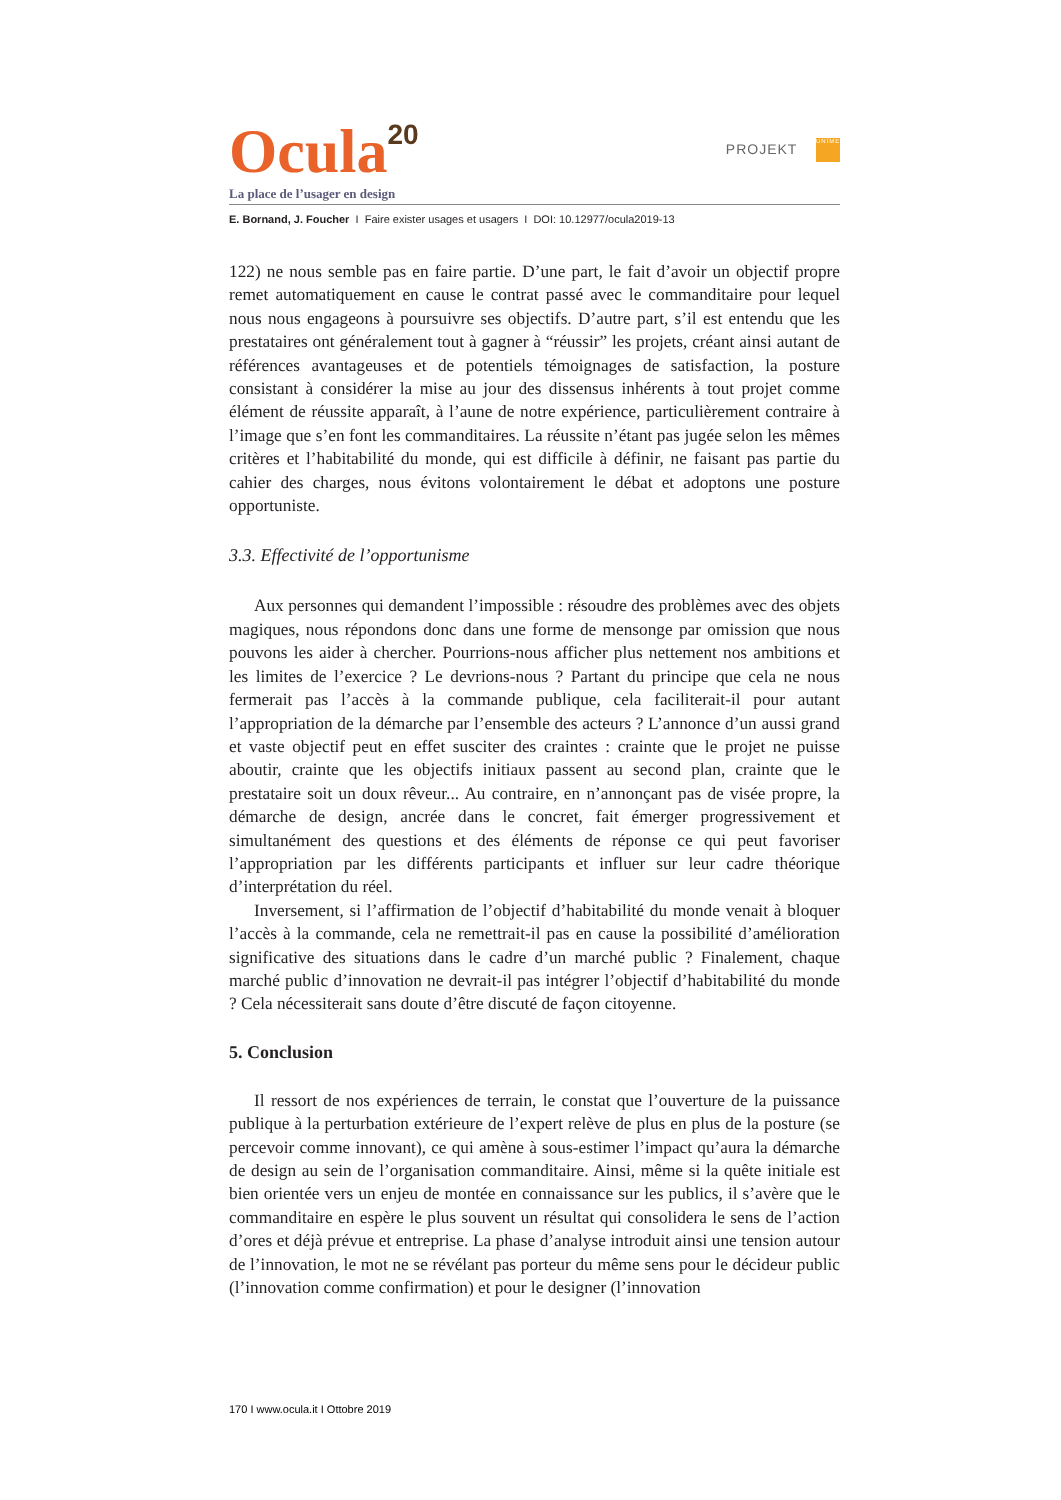Ocula<sup>20</sup>
PROJEKT UNÎMES
La place de l’usager en design
E. Bornand, J. Foucher I Faire exister usages et usagers I DOI: 10.12977/ocula2019-13
122) ne nous semble pas en faire partie. D’une part, le fait d’avoir un objectif propre remet automatiquement en cause le contrat passé avec le commanditaire pour lequel nous nous engageons à poursuivre ses objectifs. D’autre part, s’il est entendu que les prestataires ont généralement tout à gagner à “réussir” les projets, créant ainsi autant de références avantageuses et de potentiels témoignages de satisfaction, la posture consistant à considérer la mise au jour des dissensus inhérents à tout projet comme élément de réussite apparaît, à l’aune de notre expérience, particulièrement contraire à l’image que s’en font les commanditaires. La réussite n’étant pas jugée selon les mêmes critères et l’habitabilité du monde, qui est difficile à définir, ne faisant pas partie du cahier des charges, nous évitons volontairement le débat et adoptons une posture opportuniste.
3.3. Effectivité de l’opportunisme
Aux personnes qui demandent l’impossible : résoudre des problèmes avec des objets magiques, nous répondons donc dans une forme de mensonge par omission que nous pouvons les aider à chercher. Pourrions-nous afficher plus nettement nos ambitions et les limites de l’exercice ? Le devrions-nous ? Partant du principe que cela ne nous fermerait pas l’accès à la commande publique, cela faciliterait-il pour autant l’appropriation de la démarche par l’ensemble des acteurs ? L’annonce d’un aussi grand et vaste objectif peut en effet susciter des craintes : crainte que le projet ne puisse aboutir, crainte que les objectifs initiaux passent au second plan, crainte que le prestataire soit un doux rêveur... Au contraire, en n’annonçant pas de visée propre, la démarche de design, ancrée dans le concret, fait émerger progressivement et simultanément des questions et des éléments de réponse ce qui peut favoriser l’appropriation par les différents participants et influer sur leur cadre théorique d’interprétation du réel.
Inversement, si l’affirmation de l’objectif d’habitabilité du monde venait à bloquer l’accès à la commande, cela ne remettrait-il pas en cause la possibilité d’amélioration significative des situations dans le cadre d’un marché public ? Finalement, chaque marché public d’innovation ne devrait-il pas intégrer l’objectif d’habitabilité du monde ? Cela nécessiterait sans doute d’être discuté de façon citoyenne.
5. Conclusion
Il ressort de nos expériences de terrain, le constat que l’ouverture de la puissance publique à la perturbation extérieure de l’expert relève de plus en plus de la posture (se percevoir comme innovant), ce qui amène à sous-estimer l’impact qu’aura la démarche de design au sein de l’organisation commanditaire. Ainsi, même si la quête initiale est bien orientée vers un enjeu de montée en connaissance sur les publics, il s’avère que le commanditaire en espère le plus souvent un résultat qui consolidera le sens de l’action d’ores et déjà prévue et entreprise. La phase d’analyse introduit ainsi une tension autour de l’innovation, le mot ne se révélant pas porteur du même sens pour le décideur public (l’innovation comme confirmation) et pour le designer (l’innovation
170 I www.ocula.it I Ottobre 2019